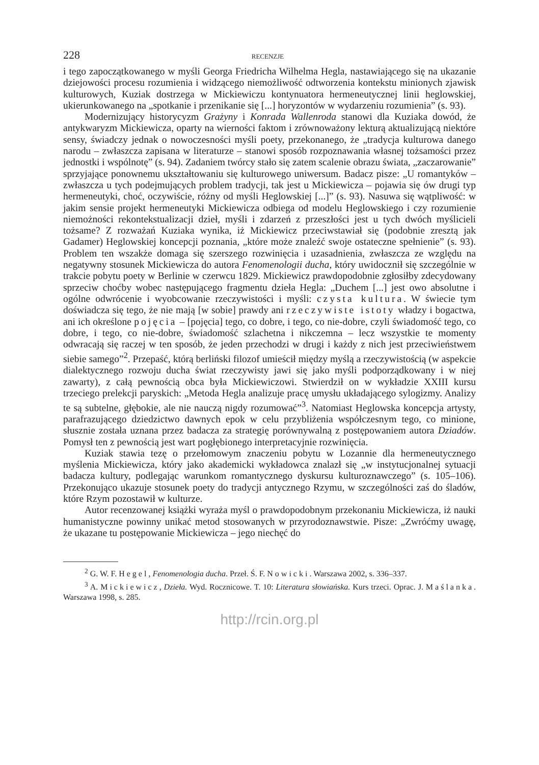228 RECENZJE
i tego zapoczątkowanego w myśli Georga Friedricha Wilhelma Hegla, nastawiającego się na ukazanie dziejowości procesu rozumienia i widzącego niemożliwość odtworzenia kontekstu minionych zjawisk kulturowych, Kuziak dostrzega w Mickiewiczu kontynuatora hermeneutycznej linii heglowskiej, ukierunkowanego na „spotkanie i przenikanie się [...] horyzontów w wydarzeniu rozumienia” (s. 93).
Modernizujący historycyzm Grażyny i Konrada Wallenroda stanowi dla Kuziaka dowód, że antykwaryzm Mickiewicza, oparty na wierności faktom i zrównoważony lekturą aktualizującą niektóre sensy, świadczy jednak o nowoczesności myśli poety, przekonanego, że „tradycja kulturowa danego narodu – zwłaszcza zapisana w literaturze – stanowi sposób rozpoznawania własnej tożsamości przez jednostki i wspólnotę” (s. 94). Zadaniem twórcy stało się zatem scalenie obrazu świata, „zaczarowanie” sprzyjające ponownemu ukształtowaniu się kulturowego uniwersum. Badacz pisze: „U romantyków – zwłaszcza u tych podejmujących problem tradycji, tak jest u Mickiewicza – pojawia się ów drugi typ hermeneutyki, choć, oczywiście, różny od myśli Heglowskiej [...]” (s. 93). Nasuwa się wątpliwość: w jakim sensie projekt hermeneutyki Mickiewicza odbiega od modelu Heglowskiego i czy rozumienie niemożności rekontekstualizacji dzieł, myśli i zdarzeń z przeszłości jest u tych dwóch myślicieli tożsame? Z rozważań Kuziaka wynika, iż Mickiewicz przeciwstawiał się (podobnie zresztą jak Gadamer) Heglowskiej koncepcji poznania, „które może znaleźć swoje ostateczne spełnienie” (s. 93). Problem ten wszakże domaga się szerszego rozwinięcia i uzasadnienia, zwłaszcza ze względu na negatywny stosunek Mickiewicza do autora Fenomenologii ducha, który uwidocznił się szczególnie w trakcie pobytu poety w Berlinie w czerwcu 1829. Mickiewicz prawdopodobnie zgłosiłby zdecydowany sprzeciw choćby wobec następującego fragmentu dzieła Hegla: „Duchem [...] jest owo absolutne i ogólne odwrócenie i wyobcowanie rzeczywistości i myśli: czysta kultura. W świecie tym doświadcza się tego, że nie mają [w sobie] prawdy ani rzeczywiste istoty władzy i bogactwa, ani ich określone pojęcia – [pojęcia] tego, co dobre, i tego, co nie-dobre, czyli świadomość tego, co dobre, i tego, co nie-dobre, świadomość szlachetna i nikczemna – lecz wszystkie te momenty odwracają się raczej w ten sposób, że jeden przechodzi w drugi i każdy z nich jest przeciwieństwem siebie samego”<sup>2</sup>. Przepaść, którą berliński filozof umieścił między myślą a rzeczywistością (w aspekcie dialektycznego rozwoju ducha świat rzeczywisty jawi się jako myśli podporządkowany i w niej zawarty), z całą pewnością obca była Mickiewiczowi. Stwierdził on w wykładzie XXIII kursu trzeciego prelekcji paryskich: „Metoda Hegla analizuje pracę umysłu układającego sylogizmy. Analizy te są subtelne, głębokie, ale nie nauczą nigdy rozumować”<sup>3</sup>. Natomiast Heglowska koncepcja artysty, parafrazującego dziedzictwo dawnych epok w celu przybliżenia współczesnym tego, co minione, słusznie została uznana przez badacza za strategię porównywalną z postępowaniem autora Dziadów. Pomysł ten z pewnością jest wart pogłębionego interpretacyjnie rozwinięcia.
Kuziak stawia tezę o przełomowym znaczeniu pobytu w Lozannie dla hermeneutycznego myślenia Mickiewicza, który jako akademicki wykładowca znalazł się „w instytucjonalnej sytuacji badacza kultury, podlegając warunkom romantycznego dyskursu kulturoznawczego” (s. 105–106). Przekonująco ukazuje stosunek poety do tradycji antycznego Rzymu, w szczególności zaś do śladów, które Rzym pozostawił w kulturze.
Autor recenzowanej książki wyraża myśl o prawdopodobnym przekonaniu Mickiewicza, iż nauki humanistyczne powinny unikać metod stosowanych w przyrodoznawstwie. Pisze: „Zwróćmy uwagę, że ukazane tu postępowanie Mickiewicza – jego niechęć do
<sup>2</sup> G. W. F. Hegel, Fenomenologia ducha. Przeł. Ś. F. Nowicki. Warszawa 2002, s. 336–337.
<sup>3</sup> A. Mickiewicz, Dzieła. Wyd. Rocznicowe. T. 10: Literatura słowiańska. Kurs trzeci. Oprac. J. Maślanka. Warszawa 1998, s. 285.
http://rcin.org.pl